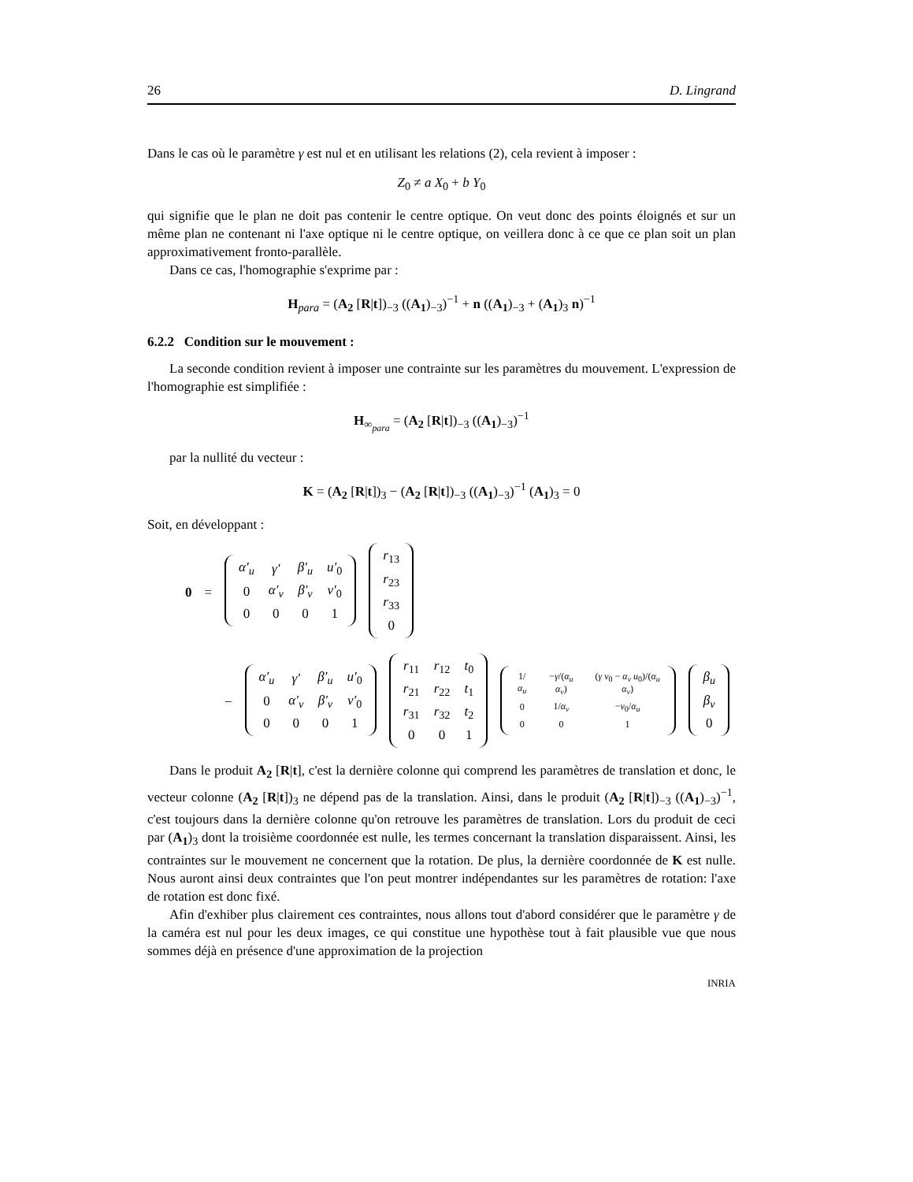26 D. Lingrand
Dans le cas où le paramètre γ est nul et en utilisant les relations (2), cela revient à imposer :
Z<sub>0</sub> ≠ a X<sub>0</sub> + b Y<sub>0</sub>
qui signifie que le plan ne doit pas contenir le centre optique. On veut donc des points éloignés et sur un même plan ne contenant ni l'axe optique ni le centre optique, on veillera donc à ce que ce plan soit un plan approximativement fronto-parallèle.
Dans ce cas, l'homographie s'exprime par :
H<sub>para</sub> = (A<sub>2</sub> [R|t])<sub>−3</sub> ((A<sub>1</sub>)<sub>−3</sub>)<sup>−1</sup> + n ((A<sub>1</sub>)<sub>−3</sub> + (A<sub>1</sub>)<sub>3</sub> n)<sup>−1</sup>
6.2.2 Condition sur le mouvement :
La seconde condition revient à imposer une contrainte sur les paramètres du mouvement. L'expression de l'homographie est simplifiée :
H<sub>∞<sub>para</sub></sub> = (A<sub>2</sub> [R|t])<sub>−3</sub> ((A<sub>1</sub>)<sub>−3</sub>)<sup>−1</sup>
par la nullité du vecteur :
K = (A<sub>2</sub> [R|t])<sub>3</sub> − (A<sub>2</sub> [R|t])<sub>−3</sub> ((A<sub>1</sub>)<sub>−3</sub>)<sup>−1</sup> (A<sub>1</sub>)<sub>3</sub> = 0
Soit, en développant :
| 0 | = | / α′<sub>u</sub> / γ′ / β′<sub>u</sub> / u′<sub>0</sub> / / 0 / α′<sub>v</sub> / β′<sub>v</sub> / v′<sub>0</sub> / / 0 / 0 / 0 / 1 / | / r<sub>13</sub> / / r<sub>23</sub> / / r<sub>33</sub> / / 0 / |
| − | / α′<sub>u</sub> / γ′ / β′<sub>u</sub> / u′<sub>0</sub> / / 0 / α′<sub>v</sub> / β′<sub>v</sub> / v′<sub>0</sub> / / 0 / 0 / 0 / 1 / | / r<sub>11</sub> / r<sub>12</sub> / t<sub>0</sub> / / r<sub>21</sub> / r<sub>22</sub> / t<sub>1</sub> / / r<sub>31</sub> / r<sub>32</sub> / t<sub>2</sub> / / 0 / 0 / 1 / | / 1/ α<sub>u</sub> / − γ /( α<sub>u</sub> α<sub>v</sub> ) / ( γ v<sub>0</sub> − α<sub>v</sub> u<sub>0</sub>)/( α<sub>u</sub> α<sub>v</sub> ) / / 0 / 1/ α<sub>v</sub> / − v<sub>0</sub>/ α<sub>u</sub> / / 0 / 0 / 1 / | / β<sub>u</sub> / / β<sub>v</sub> / / 0 / |
Dans le produit A<sub>2</sub> [R|t], c'est la dernière colonne qui comprend les paramètres de translation et donc, le vecteur colonne (A<sub>2</sub> [R|t])<sub>3</sub> ne dépend pas de la translation. Ainsi, dans le produit (A<sub>2</sub> [R|t])<sub>−3</sub> ((A<sub>1</sub>)<sub>−3</sub>)<sup>−1</sup>, c'est toujours dans la dernière colonne qu'on retrouve les paramètres de translation. Lors du produit de ceci par (A<sub>1</sub>)<sub>3</sub> dont la troisième coordonnée est nulle, les termes concernant la translation disparaissent. Ainsi, les contraintes sur le mouvement ne concernent que la rotation. De plus, la dernière coordonnée de K est nulle. Nous auront ainsi deux contraintes que l'on peut montrer indépendantes sur les paramètres de rotation: l'axe de rotation est donc fixé.
Afin d'exhiber plus clairement ces contraintes, nous allons tout d'abord considérer que le paramètre γ de la caméra est nul pour les deux images, ce qui constitue une hypothèse tout à fait plausible vue que nous sommes déjà en présence d'une approximation de la projection
INRIA